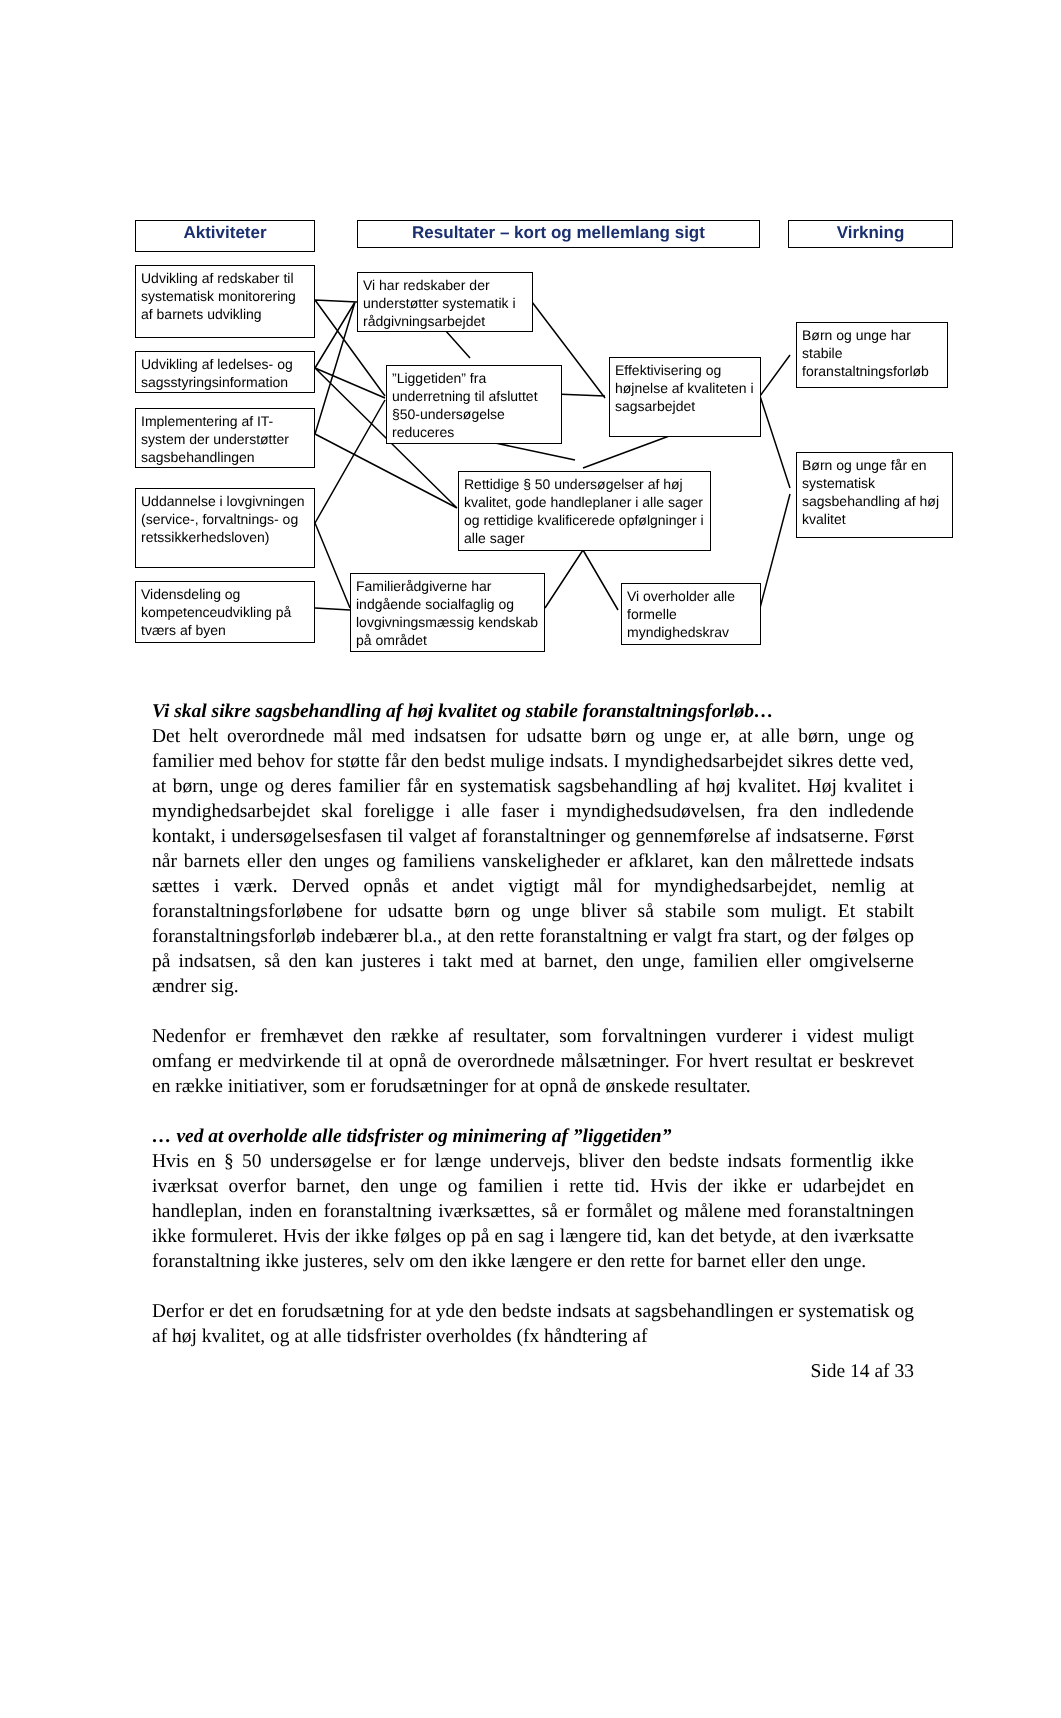Aktiviteter Resultater – kort og mellemlang sigt Virkning
Udvikling af redskaber til systematisk monitorering af barnets udvikling
Udvikling af ledelses- og sagsstyringsinformation
Implementering af IT-system der understøtter sagsbehandlingen
Uddannelse i lovgivningen (service-, forvaltnings- og retssikkerhedsloven)
Vidensdeling og kompetenceudvikling på tværs af byen
Vi har redskaber der understøtter systematik i rådgivningsarbejdet
”Liggetiden” fra underretning til afsluttet §50-undersøgelse reduceres
Effektivisering og højnelse af kvaliteten i sagsarbejdet
Rettidige § 50 undersøgelser af høj kvalitet, gode handleplaner i alle sager og rettidige kvalificerede opfølgninger i alle sager
Familierådgiverne har indgående socialfaglig og lovgivningsmæssig kendskab på området
Vi overholder alle formelle myndighedskrav
Børn og unge har stabile foranstaltningsforløb
Børn og unge får en systematisk sagsbehandling af høj kvalitet
Vi skal sikre sagsbehandling af høj kvalitet og stabile foranstaltningsforløb…
Det helt overordnede mål med indsatsen for udsatte børn og unge er, at alle børn, unge og familier med behov for støtte får den bedst mulige indsats. I myndighedsarbejdet sikres dette ved, at børn, unge og deres familier får en systematisk sagsbehandling af høj kvalitet. Høj kvalitet i myndighedsarbejdet skal foreligge i alle faser i myndighedsudøvelsen, fra den indledende kontakt, i undersøgelsesfasen til valget af foranstaltninger og gennemførelse af indsatserne. Først når barnets eller den unges og familiens vanskeligheder er afklaret, kan den målrettede indsats sættes i værk. Derved opnås et andet vigtigt mål for myndighedsarbejdet, nemlig at foranstaltningsforløbene for udsatte børn og unge bliver så stabile som muligt. Et stabilt foranstaltningsforløb indebærer bl.a., at den rette foranstaltning er valgt fra start, og der følges op på indsatsen, så den kan justeres i takt med at barnet, den unge, familien eller omgivelserne ændrer sig.
Nedenfor er fremhævet den række af resultater, som forvaltningen vurderer i videst muligt omfang er medvirkende til at opnå de overordnede målsætninger. For hvert resultat er beskrevet en række initiativer, som er forudsætninger for at opnå de ønskede resultater.
… ved at overholde alle tidsfrister og minimering af ”liggetiden”
Hvis en § 50 undersøgelse er for længe undervejs, bliver den bedste indsats formentlig ikke iværksat overfor barnet, den unge og familien i rette tid. Hvis der ikke er udarbejdet en handleplan, inden en foranstaltning iværksættes, så er formålet og målene med foranstaltningen ikke formuleret. Hvis der ikke følges op på en sag i længere tid, kan det betyde, at den iværksatte foranstaltning ikke justeres, selv om den ikke længere er den rette for barnet eller den unge.
Derfor er det en forudsætning for at yde den bedste indsats at sagsbehandlingen er systematisk og af høj kvalitet, og at alle tidsfrister overholdes (fx håndtering af
Side 14 af 33